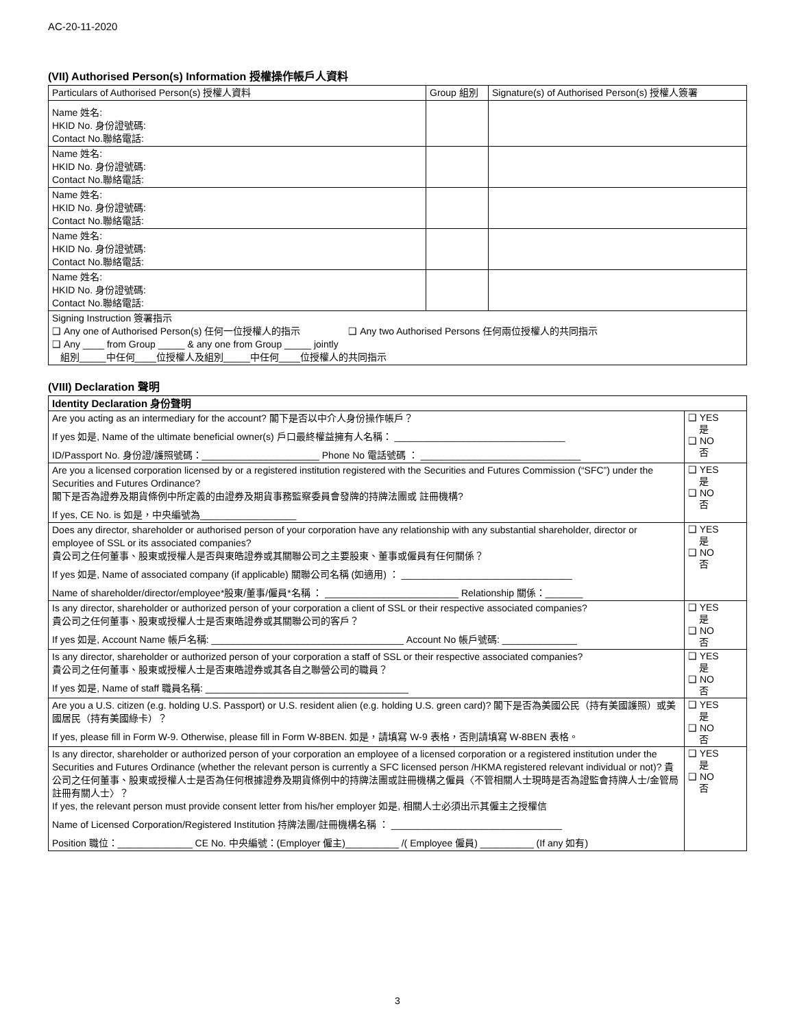AC-20-11-2020
(VII) Authorised Person(s) Information 授權操作帳戶人資料
| Particulars of Authorised Person(s) 授權人資料 | Group 組別 | Signature(s) of Authorised Person(s) 授權人簽署 |
| --- | --- | --- |
| Name 姓名: HKID No. 身份證號碼: Contact No.聯絡電話: | | |
| Name 姓名: HKID No. 身份證號碼: Contact No.聯絡電話: | | |
| Name 姓名: HKID No. 身份證號碼: Contact No.聯絡電話: | | |
| Name 姓名: HKID No. 身份證號碼: Contact No.聯絡電話: | | |
| Name 姓名: HKID No. 身份證號碼: Contact No.聯絡電話: | | |
| Signing Instruction 簽署指示 ❑ Any one of Authorised Person(s) 任何一位授權人的指示 ❑ Any two Authorised Persons 任何兩位授權人的共同指示 ❑ Any ____ from Group _____ & any one from Group _____ jointly 組別_____中任何____位授權人及組別_____中任何____位授權人的共同指示 | | |
(VIII) Declaration 聲明
| Identity Declaration 身份聲明 | |
| --- | --- |
| Are you acting as an intermediary for the account? 閣下是否以中介人身份操作帳戶？ If yes 如是, Name of the ultimate beneficial owner(s) 戶口最終權益擁有人名稱： ________________________________ ID/Passport No. 身份證/護照號碼：______________________ Phone No 電話號碼 ： ______________________________ | ❑ YES 是 ❑ NO 否 |
| Are you a licensed corporation licensed by or a registered institution registered with the Securities and Futures Commission (“SFC”) under the Securities and Futures Ordinance? 閣下是否為證券及期貨條例中所定義的由證券及期貨事務監察委員會發牌的持牌法團或 註冊機構? If yes, CE No. is 如是，中央編號為__________________ | ❑ YES 是 ❑ NO 否 |
| Does any director, shareholder or authorised person of your corporation have any relationship with any substantial shareholder, director or employee of SSL or its associated companies? 貴公司之任何董事、股東或授權人是否與東皓證券或其關聯公司之主要股東、董事或僱員有任何關係？ If yes 如是, Name of associated company (if applicable) 關聯公司名稱 (如適用) ： ________________________________ Name of shareholder/director/employee*股東/董事/僱員*名稱 ： _________________________ Relationship 關係：_______ | ❑ YES 是 ❑ NO 否 |
| Is any director, shareholder or authorized person of your corporation a client of SSL or their respective associated companies? 貴公司之任何董事、股東或授權人士是否東皓證券或其關聯公司的客戶？ If yes 如是, Account Name 帳戶名稱: ____________________________________ Account No 帳戶號碼: ______________ | ❑ YES 是 ❑ NO 否 |
| Is any director, shareholder or authorized person of your corporation a staff of SSL or their respective associated companies? 貴公司之任何董事、股東或授權人士是否東皓證券或其各自之聯營公司的職員？ If yes 如是, Name of staff 職員名稱: ______________________________________ | ❑ YES 是 ❑ NO 否 |
| Are you a U.S. citizen (e.g. holding U.S. Passport) or U.S. resident alien (e.g. holding U.S. green card)? 閣下是否為美國公民（持有美國護照）或美國居民（持有美國綠卡）？ If yes, please fill in Form W-9. Otherwise, please fill in Form W-8BEN. 如是，請填寫 W-9 表格，否則請填寫 W-8BEN 表格。 | ❑ YES 是 ❑ NO 否 |
| Is any director, shareholder or authorized person of your corporation an employee of a licensed corporation or a registered institution under the Securities and Futures Ordinance (whether the relevant person is currently a SFC licensed person /HKMA registered relevant individual or not)? 貴公司之任何董事、股東或授權人士是否為任何根據證券及期貨條例中的持牌法團或註冊機構之僱員〈不管相關人士現時是否為證監會持牌人士/金管局註冊有關人士〉？ If yes, the relevant person must provide consent letter from his/her employer 如是, 相關人士必須出示其僱主之授權信 Name of Licensed Corporation/Registered Institution 持牌法團/註冊機構名稱 ： ________________________________ Position 職位：______________ CE No. 中央編號：(Employer 僱主)__________ /( Employee 僱員) __________ (If any 如有) | ❑ YES 是 ❑ NO 否 |
3